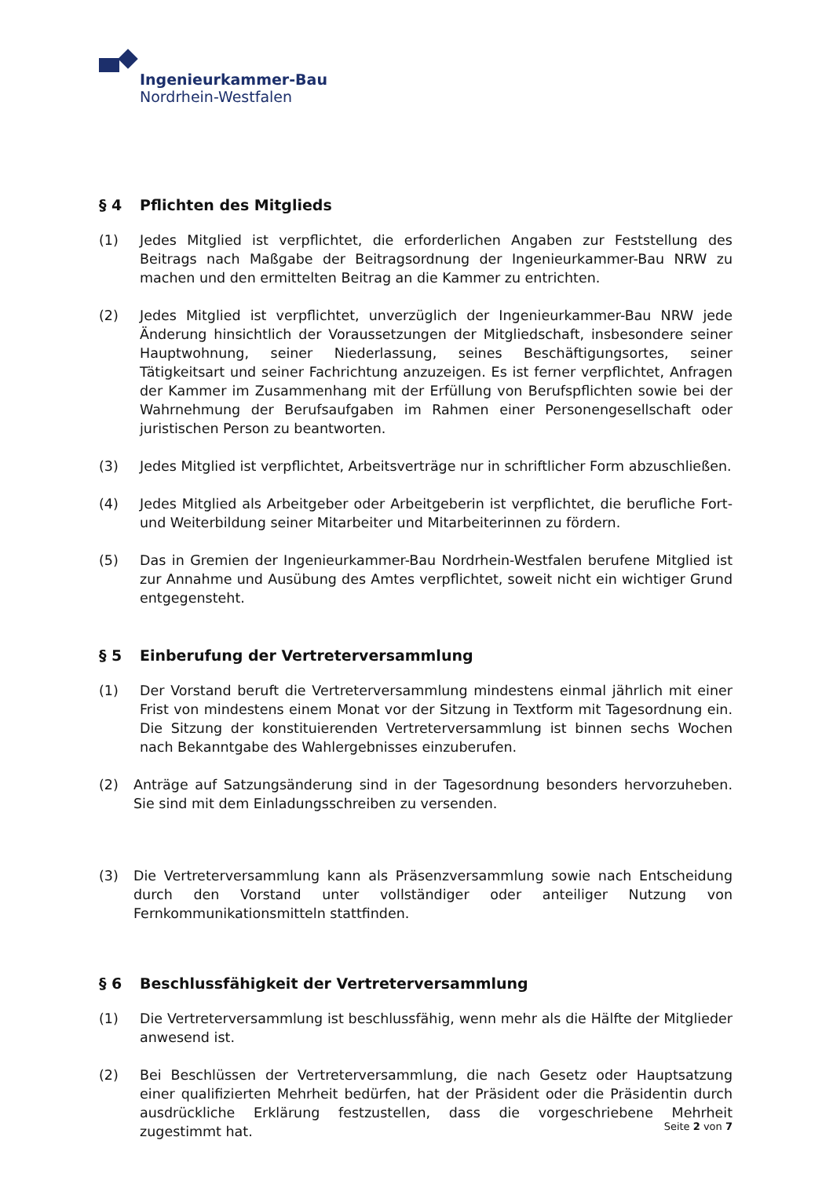Ingenieurkammer-Bau
Nordrhein-Westfalen
§ 4 Pflichten des Mitglieds
(1) Jedes Mitglied ist verpflichtet, die erforderlichen Angaben zur Feststellung des Beitrags nach Maßgabe der Beitragsordnung der Ingenieurkammer-Bau NRW zu machen und den ermittelten Beitrag an die Kammer zu entrichten.
(2) Jedes Mitglied ist verpflichtet, unverzüglich der Ingenieurkammer-Bau NRW jede Änderung hinsichtlich der Voraussetzungen der Mitgliedschaft, insbesondere seiner Hauptwohnung, seiner Niederlassung, seines Beschäftigungsortes, seiner Tätigkeitsart und seiner Fachrichtung anzuzeigen. Es ist ferner verpflichtet, Anfragen der Kammer im Zusammenhang mit der Erfüllung von Berufspflichten sowie bei der Wahrnehmung der Berufsaufgaben im Rahmen einer Personengesellschaft oder juristischen Person zu beantworten.
(3) Jedes Mitglied ist verpflichtet, Arbeitsverträge nur in schriftlicher Form abzuschließen.
(4) Jedes Mitglied als Arbeitgeber oder Arbeitgeberin ist verpflichtet, die berufliche Fort- und Weiterbildung seiner Mitarbeiter und Mitarbeiterinnen zu fördern.
(5) Das in Gremien der Ingenieurkammer-Bau Nordrhein-Westfalen berufene Mitglied ist zur Annahme und Ausübung des Amtes verpflichtet, soweit nicht ein wichtiger Grund entgegensteht.
§ 5 Einberufung der Vertreterversammlung
(1) Der Vorstand beruft die Vertreterversammlung mindestens einmal jährlich mit einer Frist von mindestens einem Monat vor der Sitzung in Textform mit Tagesordnung ein. Die Sitzung der konstituierenden Vertreterversammlung ist binnen sechs Wochen nach Bekanntgabe des Wahlergebnisses einzuberufen.
(2) Anträge auf Satzungsänderung sind in der Tagesordnung besonders hervorzuheben. Sie sind mit dem Einladungsschreiben zu versenden.
(3) Die Vertreterversammlung kann als Präsenzversammlung sowie nach Entscheidung durch den Vorstand unter vollständiger oder anteiliger Nutzung von Fernkommunikationsmitteln stattfinden.
§ 6 Beschlussfähigkeit der Vertreterversammlung
(1) Die Vertreterversammlung ist beschlussfähig, wenn mehr als die Hälfte der Mitglieder anwesend ist.
(2) Bei Beschlüssen der Vertreterversammlung, die nach Gesetz oder Hauptsatzung einer qualifizierten Mehrheit bedürfen, hat der Präsident oder die Präsidentin durch ausdrückliche Erklärung festzustellen, dass die vorgeschriebene Mehrheit zugestimmt hat.
Seite 2 von 7